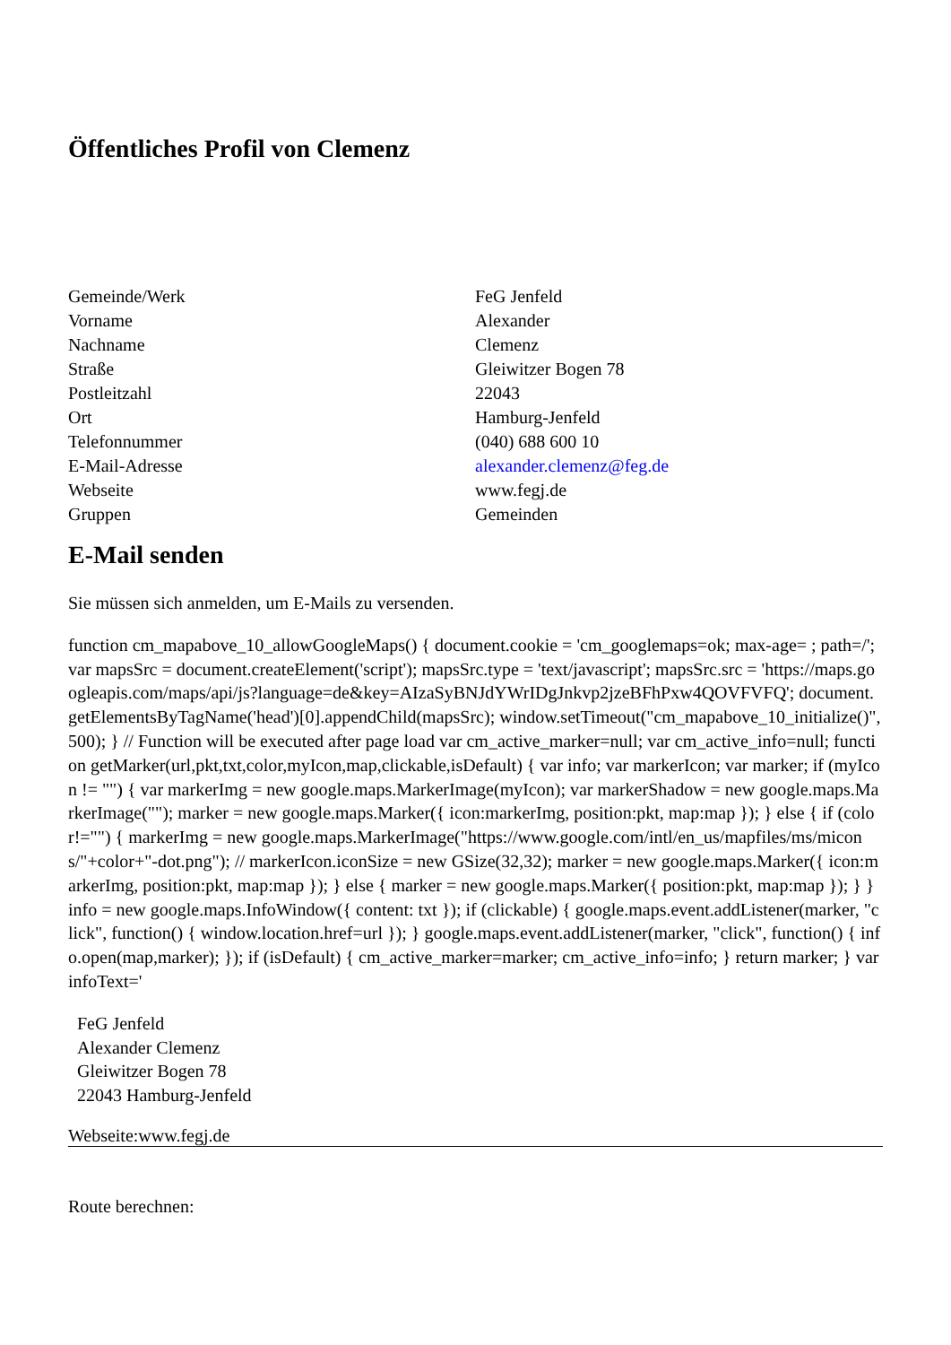Öffentliches Profil von Clemenz
| Gemeinde/Werk | FeG Jenfeld |
| Vorname | Alexander |
| Nachname | Clemenz |
| Straße | Gleiwitzer Bogen 78 |
| Postleitzahl | 22043 |
| Ort | Hamburg-Jenfeld |
| Telefonnummer | (040) 688 600 10 |
| E-Mail-Adresse | alexander.clemenz@feg.de |
| Webseite | www.fegj.de |
| Gruppen | Gemeinden |
E-Mail senden
Sie müssen sich anmelden, um E-Mails zu versenden.
function cm_mapabove_10_allowGoogleMaps() { document.cookie = 'cm_googlemaps=ok; max-age= ; path=/'; var mapsSrc = document.createElement('script'); mapsSrc.type = 'text/javascript'; mapsSrc.src = 'https://maps.googleapis.com/maps/api/js?language=de&key=AIzaSyBNJdYWrIDgJnkvp2jzeBFhPxw4QOVFVFQ'; document.getElementsByTagName('head')[0].appendChild(mapsSrc); window.setTimeout("cm_mapabove_10_initialize()", 500); } // Function will be executed after page load var cm_active_marker=null; var cm_active_info=null; function getMarker(url,pkt,txt,color,myIcon,map,clickable,isDefault) { var info; var markerIcon; var marker; if (myIcon != "") { var markerImg = new google.maps.MarkerImage(myIcon); var markerShadow = new google.maps.MarkerImage(""); marker = new google.maps.Marker({ icon:markerImg, position:pkt, map:map }); } else { if (color!="") { markerImg = new google.maps.MarkerImage("https://www.google.com/intl/en_us/mapfiles/ms/micons/"+color+"-dot.png"); // markerIcon.iconSize = new GSize(32,32); marker = new google.maps.Marker({ icon:markerImg, position:pkt, map:map }); } else { marker = new google.maps.Marker({ position:pkt, map:map }); } } info = new google.maps.InfoWindow({ content: txt }); if (clickable) { google.maps.event.addListener(marker, "click", function() { window.location.href=url }); } google.maps.event.addListener(marker, "click", function() { info.open(map,marker); }); if (isDefault) { cm_active_marker=marker; cm_active_info=info; } return marker; } var infoText='
FeG Jenfeld
Alexander Clemenz
Gleiwitzer Bogen 78
22043 Hamburg-Jenfeld
Webseite:www.fegj.de
Route berechnen: